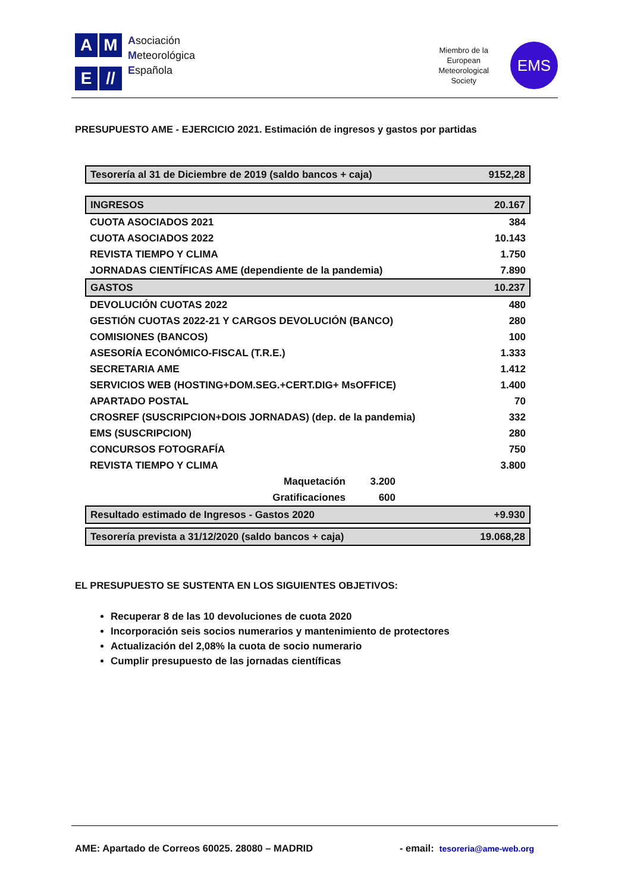A
M
E
//
Asociación
Meteorológica
Española
Miembro de la
European
Meteorological
Society
EMS
PRESUPUESTO AME - EJERCICIO 2021. Estimación de ingresos y gastos por partidas
| Tesorería al 31 de Diciembre de 2019 (saldo bancos + caja) | | 9152,28 | |
| INGRESOS | | 20.167 | |
| CUOTA ASOCIADOS 2021 | | | 384 |
| CUOTA ASOCIADOS 2022 | | | 10.143 |
| REVISTA TIEMPO Y CLIMA | | | 1.750 |
| JORNADAS CIENTÍFICAS AME (dependiente de la pandemia) | | | 7.890 |
| GASTOS | | 10.237 | |
| DEVOLUCIÓN CUOTAS 2022 | | | 480 |
| GESTIÓN CUOTAS 2022-21 Y CARGOS DEVOLUCIÓN (BANCO) | | | 280 |
| COMISIONES (BANCOS) | | | 100 |
| ASESORÍA ECONÓMICO-FISCAL (T.R.E.) | | | 1.333 |
| SECRETARIA AME | | | 1.412 |
| SERVICIOS WEB (HOSTING+DOM.SEG.+CERT.DIG+ MsOFFICE) | | | 1.400 |
| APARTADO POSTAL | | | 70 |
| CROSREF (SUSCRIPCION+DOIS JORNADAS) (dep. de la pandemia) | | | 332 |
| EMS (SUSCRIPCION) | | | 280 |
| CONCURSOS FOTOGRAFÍA | | | 750 |
| REVISTA TIEMPO Y CLIMA | | | 3.800 |
| Maquetación | 3.200 | | |
| Gratificaciones | 600 | | |
| Resultado estimado de Ingresos - Gastos 2020 | | +9.930 | |
| Tesorería prevista a 31/12/2020 (saldo bancos + caja) | | 19.068,28 | |
EL PRESUPUESTO SE SUSTENTA EN LOS SIGUIENTES OBJETIVOS:
Recuperar 8 de las 10 devoluciones de cuota 2020
Incorporación seis socios numerarios y mantenimiento de protectores
Actualización del 2,08% la cuota de socio numerario
Cumplir presupuesto de las jornadas científicas
AME: Apartado de Correos 60025. 28080 – MADRID - email: tesoreria@ame-web.org